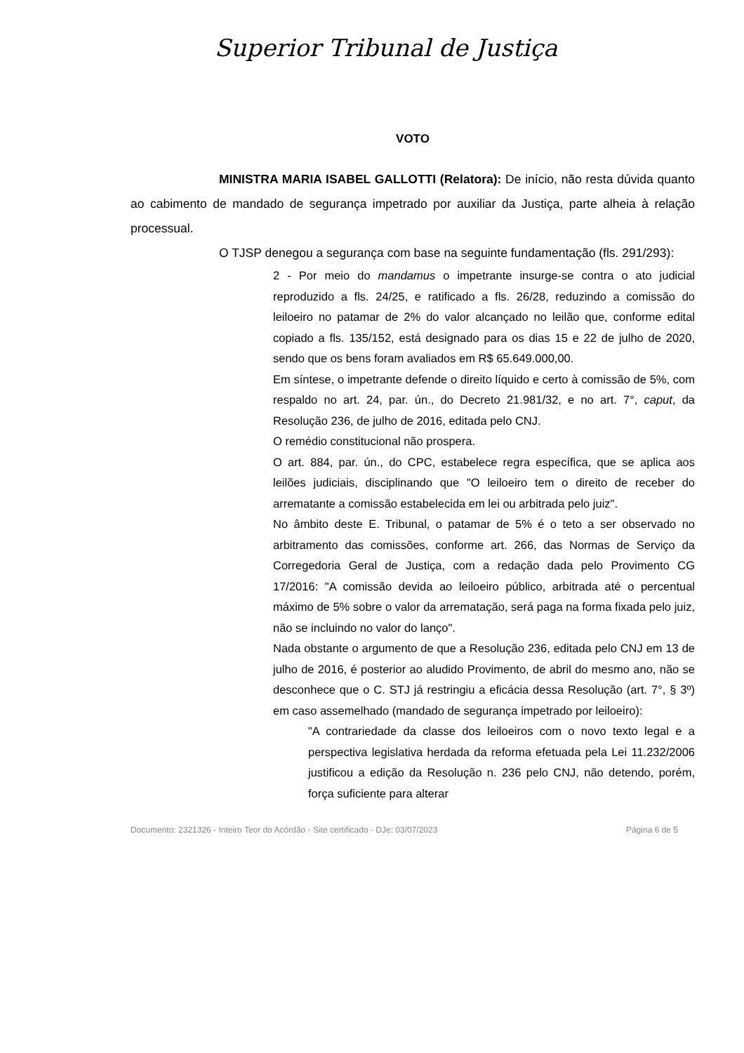Superior Tribunal de Justiça
VOTO
MINISTRA MARIA ISABEL GALLOTTI (Relatora): De início, não resta dúvida quanto ao cabimento de mandado de segurança impetrado por auxiliar da Justiça, parte alheia à relação processual.
O TJSP denegou a segurança com base na seguinte fundamentação (fls. 291/293):
2 - Por meio do mandamus o impetrante insurge-se contra o ato judicial reproduzido a fls. 24/25, e ratificado a fls. 26/28, reduzindo a comissão do leiloeiro no patamar de 2% do valor alcançado no leilão que, conforme edital copiado a fls. 135/152, está designado para os dias 15 e 22 de julho de 2020, sendo que os bens foram avaliados em R$ 65.649.000,00.
Em síntese, o impetrante defende o direito líquido e certo à comissão de 5%, com respaldo no art. 24, par. ún., do Decreto 21.981/32, e no art. 7°, caput, da Resolução 236, de julho de 2016, editada pelo CNJ.
O remédio constitucional não prospera.
O art. 884, par. ún., do CPC, estabelece regra específica, que se aplica aos leilões judiciais, disciplinando que "O leiloeiro tem o direito de receber do arrematante a comissão estabelecida em lei ou arbitrada pelo juiz".
No âmbito deste E. Tribunal, o patamar de 5% é o teto a ser observado no arbitramento das comissões, conforme art. 266, das Normas de Serviço da Corregedoria Geral de Justiça, com a redação dada pelo Provimento CG 17/2016: "A comissão devida ao leiloeiro público, arbitrada até o percentual máximo de 5% sobre o valor da arrematação, será paga na forma fixada pelo juiz, não se incluindo no valor do lanço".
Nada obstante o argumento de que a Resolução 236, editada pelo CNJ em 13 de julho de 2016, é posterior ao aludido Provimento, de abril do mesmo ano, não se desconhece que o C. STJ já restringiu a eficácia dessa Resolução (art. 7°, § 3º) em caso assemelhado (mandado de segurança impetrado por leiloeiro):
"A contrariedade da classe dos leiloeiros com o novo texto legal e a perspectiva legislativa herdada da reforma efetuada pela Lei 11.232/2006 justificou a edição da Resolução n. 236 pelo CNJ, não detendo, porém, força suficiente para alterar
Documento: 2321326 - Inteiro Teor do Acórdão - Site certificado - DJe: 03/07/2023 Página 6 de 5